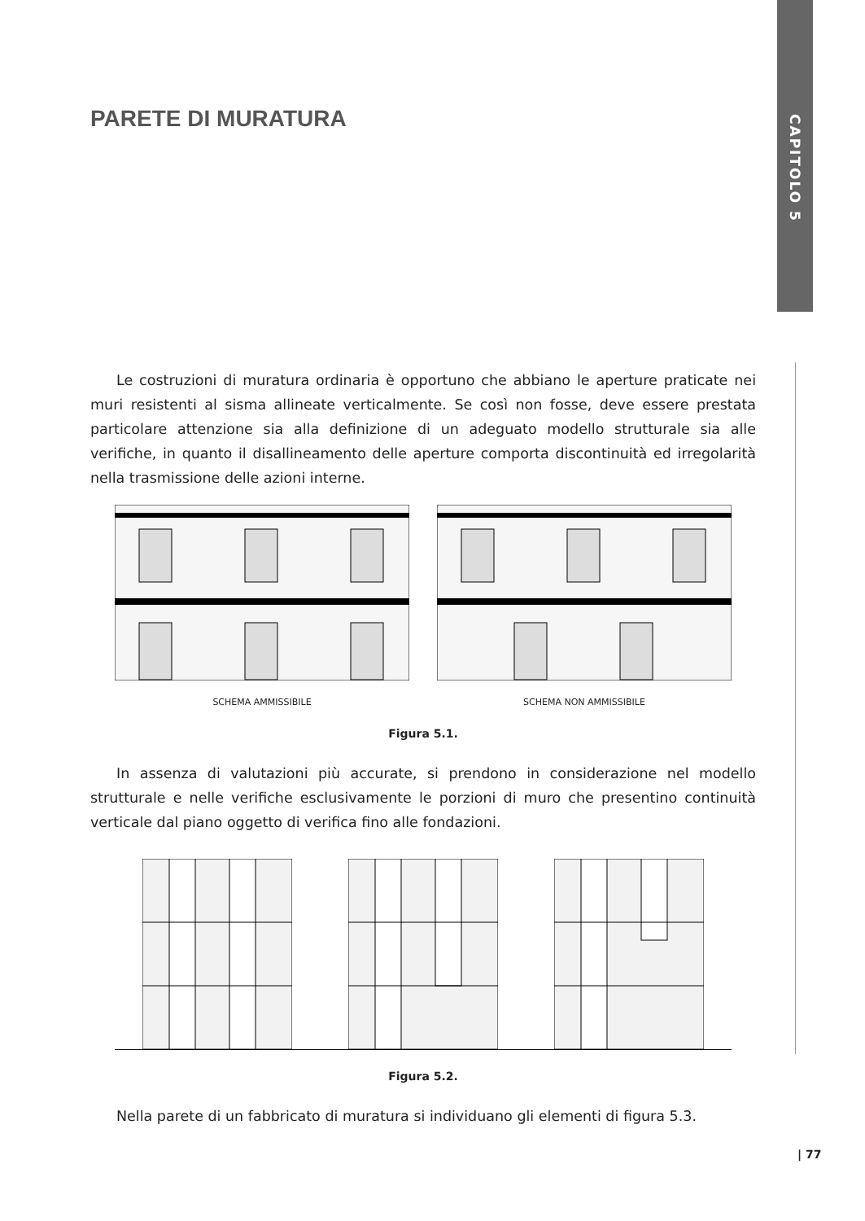CAPITOLO 5
PARETE DI MURATURA
Le costruzioni di muratura ordinaria è opportuno che abbiano le aperture praticate nei muri resistenti al sisma allineate verticalmente. Se così non fosse, deve essere prestata particolare attenzione sia alla definizione di un adeguato modello strutturale sia alle verifiche, in quanto il disallineamento delle aperture comporta discontinuità ed irregolarità nella trasmissione delle azioni interne.
SCHEMA AMMISSIBILE SCHEMA NON AMMISSIBILE
Figura 5.1.
In assenza di valutazioni più accurate, si prendono in considerazione nel modello strutturale e nelle verifiche esclusivamente le porzioni di muro che presentino continuità verticale dal piano oggetto di verifica fino alle fondazioni.
Figura 5.2.
Nella parete di un fabbricato di muratura si individuano gli elementi di figura 5.3.
| 77